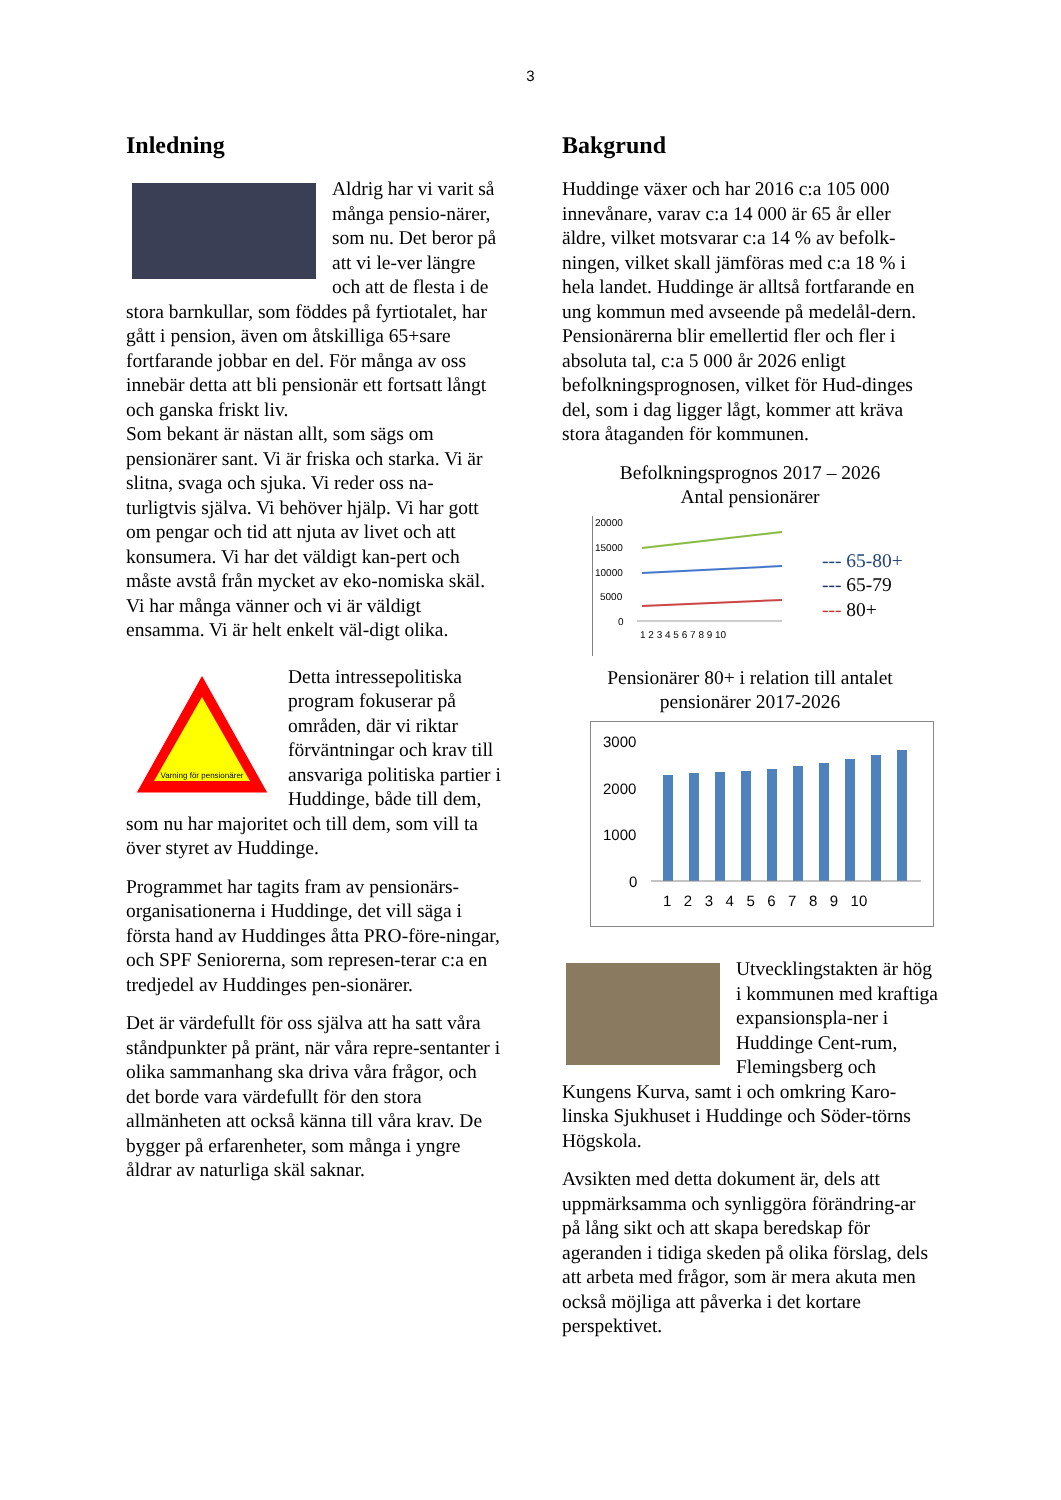3
Inledning
Aldrig har vi varit så många pensio-närer, som nu. Det beror på att vi le-ver längre och att de flesta i de stora barnkullar, som föddes på fyrtiotalet, har gått i pension, även om åtskilliga 65+sare fortfarande jobbar en del. För många av oss innebär detta att bli pensionär ett fortsatt långt och ganska friskt liv.
Som bekant är nästan allt, som sägs om pensionärer sant. Vi är friska och starka. Vi är slitna, svaga och sjuka. Vi reder oss na-turligtvis själva. Vi behöver hjälp. Vi har gott om pengar och tid att njuta av livet och att konsumera. Vi har det väldigt kan-pert och måste avstå från mycket av eko-nomiska skäl. Vi har många vänner och vi är väldigt ensamma. Vi är helt enkelt väl-digt olika.
Varning för pensionärer
Detta intressepolitiska program fokuserar på områden, där vi riktar förväntningar och krav till ansvariga politiska partier i Huddinge, både till dem, som nu har majoritet och till dem, som vill ta över styret av Huddinge.
Programmet har tagits fram av pensionärs-organisationerna i Huddinge, det vill säga i första hand av Huddinges åtta PRO-före-ningar, och SPF Seniorerna, som represen-terar c:a en tredjedel av Huddinges pen-sionärer.
Det är värdefullt för oss själva att ha satt våra ståndpunkter på pränt, när våra repre-sentanter i olika sammanhang ska driva våra frågor, och det borde vara värdefullt för den stora allmänheten att också känna till våra krav. De bygger på erfarenheter, som många i yngre åldrar av naturliga skäl saknar.
Bakgrund
Huddinge växer och har 2016 c:a 105 000 innevånare, varav c:a 14 000 är 65 år eller äldre, vilket motsvarar c:a 14 % av befolk-ningen, vilket skall jämföras med c:a 18 % i hela landet. Huddinge är alltså fortfarande en ung kommun med avseende på medelål-dern. Pensionärerna blir emellertid fler och fler i absoluta tal, c:a 5 000 år 2026 enligt befolkningsprognosen, vilket för Hud-dinges del, som i dag ligger lågt, kommer att kräva stora åtaganden för kommunen.
Befolkningsprognos 2017 – 2026
Antal pensionärer
20000
15000
10000
5000
0
1 2 3 4 5 6 7 8 9 10
--- 65-80+
--- 65-79
--- 80+
Pensionärer 80+ i relation till antalet
pensionärer 2017-2026
3000
2000
1000
0
1 2 3 4 5 6 7 8 9 10
Utvecklingstakten är hög i kommunen med kraftiga expansionspla-ner i Huddinge Cent-rum, Flemingsberg och Kungens Kurva, samt i och omkring Karo-linska Sjukhuset i Huddinge och Söder-törns Högskola.
Avsikten med detta dokument är, dels att uppmärksamma och synliggöra förändring-ar på lång sikt och att skapa beredskap för ageranden i tidiga skeden på olika förslag, dels att arbeta med frågor, som är mera akuta men också möjliga att påverka i det kortare perspektivet.